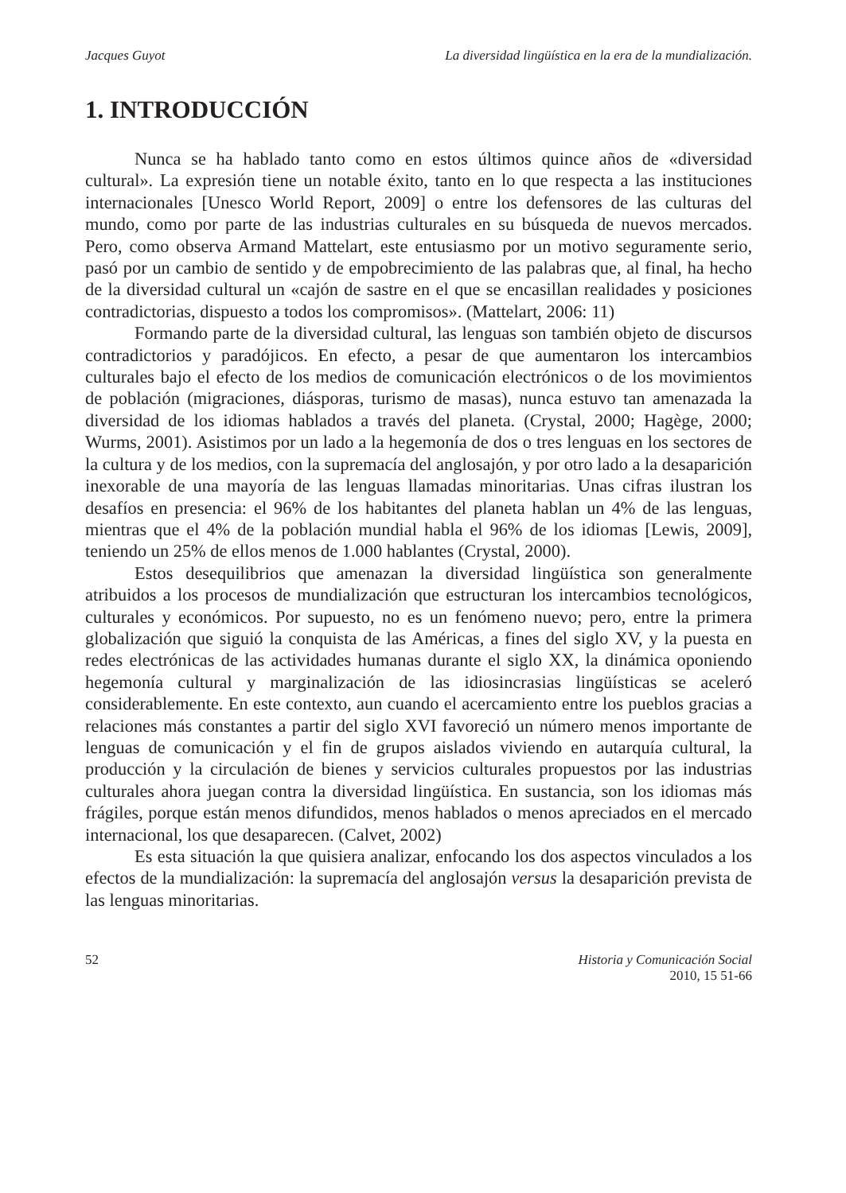Jacques Guyot La diversidad lingüística en la era de la mundialización.
1. INTRODUCCIÓN
Nunca se ha hablado tanto como en estos últimos quince años de «diversidad cultural». La expresión tiene un notable éxito, tanto en lo que respecta a las instituciones internacionales [Unesco World Report, 2009] o entre los defensores de las culturas del mundo, como por parte de las industrias culturales en su búsqueda de nuevos mercados. Pero, como observa Armand Mattelart, este entusiasmo por un motivo seguramente serio, pasó por un cambio de sentido y de empobrecimiento de las palabras que, al final, ha hecho de la diversidad cultural un «cajón de sastre en el que se encasillan realidades y posiciones contradictorias, dispuesto a todos los compromisos». (Mattelart, 2006: 11)
Formando parte de la diversidad cultural, las lenguas son también objeto de discursos contradictorios y paradójicos. En efecto, a pesar de que aumentaron los intercambios culturales bajo el efecto de los medios de comunicación electrónicos o de los movimientos de población (migraciones, diásporas, turismo de masas), nunca estuvo tan amenazada la diversidad de los idiomas hablados a través del planeta. (Crystal, 2000; Hagège, 2000; Wurms, 2001). Asistimos por un lado a la hegemonía de dos o tres lenguas en los sectores de la cultura y de los medios, con la supremacía del anglosajón, y por otro lado a la desaparición inexorable de una mayoría de las lenguas llamadas minoritarias. Unas cifras ilustran los desafíos en presencia: el 96% de los habitantes del planeta hablan un 4% de las lenguas, mientras que el 4% de la población mundial habla el 96% de los idiomas [Lewis, 2009], teniendo un 25% de ellos menos de 1.000 hablantes (Crystal, 2000).
Estos desequilibrios que amenazan la diversidad lingüística son generalmente atribuidos a los procesos de mundialización que estructuran los intercambios tecnológicos, culturales y económicos. Por supuesto, no es un fenómeno nuevo; pero, entre la primera globalización que siguió la conquista de las Américas, a fines del siglo XV, y la puesta en redes electrónicas de las actividades humanas durante el siglo XX, la dinámica oponiendo hegemonía cultural y marginalización de las idiosincrasias lingüísticas se aceleró considerablemente. En este contexto, aun cuando el acercamiento entre los pueblos gracias a relaciones más constantes a partir del siglo XVI favoreció un número menos importante de lenguas de comunicación y el fin de grupos aislados viviendo en autarquía cultural, la producción y la circulación de bienes y servicios culturales propuestos por las industrias culturales ahora juegan contra la diversidad lingüística. En sustancia, son los idiomas más frágiles, porque están menos difundidos, menos hablados o menos apreciados en el mercado internacional, los que desaparecen. (Calvet, 2002)
Es esta situación la que quisiera analizar, enfocando los dos aspectos vinculados a los efectos de la mundialización: la supremacía del anglosajón versus la desaparición prevista de las lenguas minoritarias.
52 Historia y Comunicación Social
2010, 15 51-66